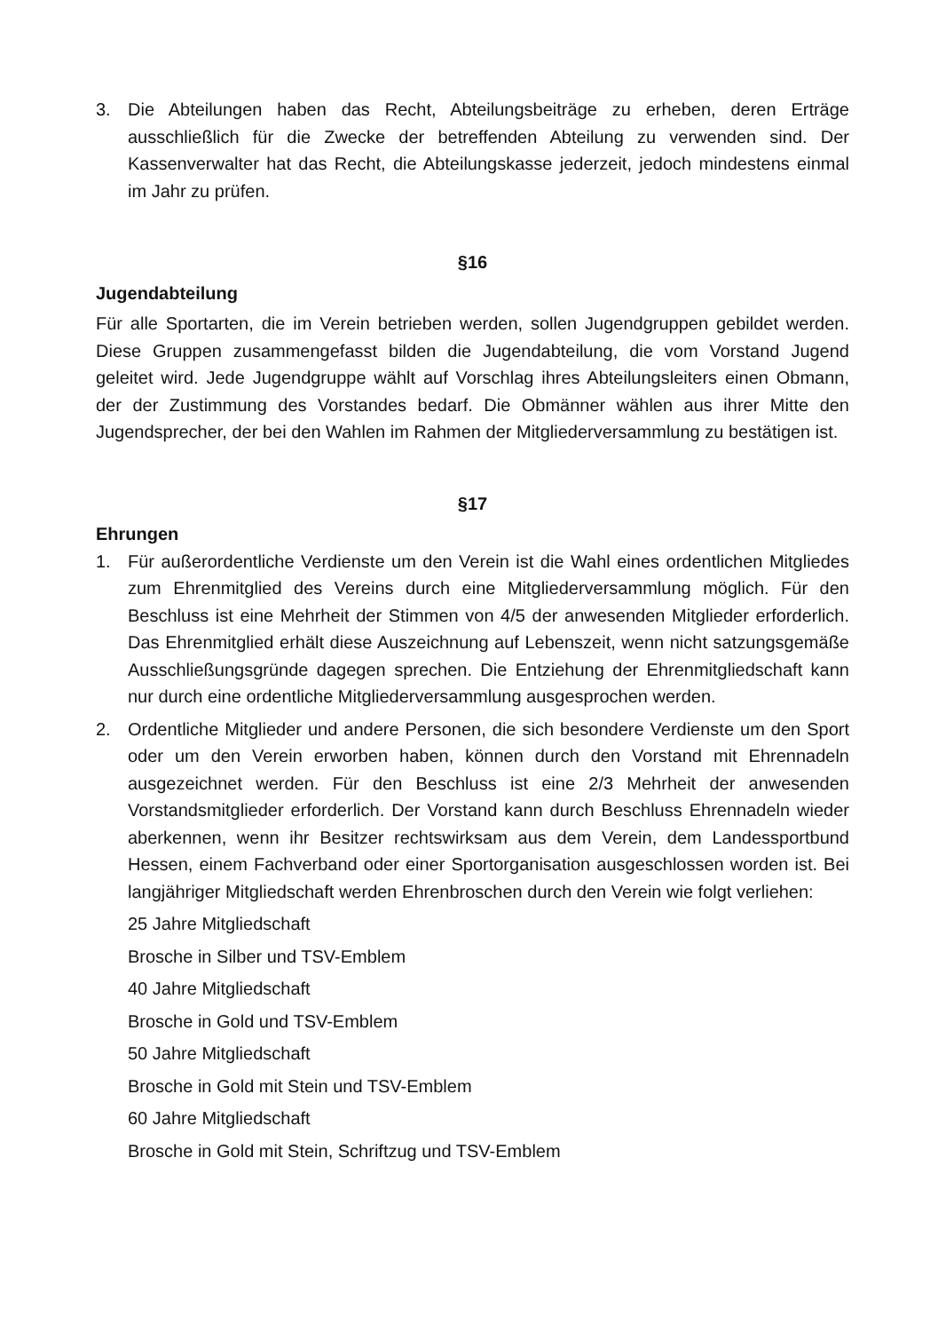3. Die Abteilungen haben das Recht, Abteilungsbeiträge zu erheben, deren Erträge ausschließlich für die Zwecke der betreffenden Abteilung zu verwenden sind. Der Kassenverwalter hat das Recht, die Abteilungskasse jederzeit, jedoch mindestens einmal im Jahr zu prüfen.
§16
Jugendabteilung
Für alle Sportarten, die im Verein betrieben werden, sollen Jugendgruppen gebildet werden. Diese Gruppen zusammengefasst bilden die Jugendabteilung, die vom Vorstand Jugend geleitet wird. Jede Jugendgruppe wählt auf Vorschlag ihres Abteilungsleiters einen Obmann, der der Zustimmung des Vorstandes bedarf. Die Obmänner wählen aus ihrer Mitte den Jugendsprecher, der bei den Wahlen im Rahmen der Mitgliederversammlung zu bestätigen ist.
§17
Ehrungen
1. Für außerordentliche Verdienste um den Verein ist die Wahl eines ordentlichen Mitgliedes zum Ehrenmitglied des Vereins durch eine Mitgliederversammlung möglich. Für den Beschluss ist eine Mehrheit der Stimmen von 4/5 der anwesenden Mitglieder erforderlich. Das Ehrenmitglied erhält diese Auszeichnung auf Lebenszeit, wenn nicht satzungsgemäße Ausschließungsgründe dagegen sprechen. Die Entziehung der Ehrenmitgliedschaft kann nur durch eine ordentliche Mitgliederversammlung ausgesprochen werden.
2. Ordentliche Mitglieder und andere Personen, die sich besondere Verdienste um den Sport oder um den Verein erworben haben, können durch den Vorstand mit Ehrennadeln ausgezeichnet werden. Für den Beschluss ist eine 2/3 Mehrheit der anwesenden Vorstandsmitglieder erforderlich. Der Vorstand kann durch Beschluss Ehrennadeln wieder aberkennen, wenn ihr Besitzer rechtswirksam aus dem Verein, dem Landessportbund Hessen, einem Fachverband oder einer Sportorganisation ausgeschlossen worden ist. Bei langjähriger Mitgliedschaft werden Ehrenbroschen durch den Verein wie folgt verliehen:
25 Jahre Mitgliedschaft
Brosche in Silber und TSV-Emblem
40 Jahre Mitgliedschaft
Brosche in Gold und TSV-Emblem
50 Jahre Mitgliedschaft
Brosche in Gold mit Stein und TSV-Emblem
60 Jahre Mitgliedschaft
Brosche in Gold mit Stein, Schriftzug und TSV-Emblem